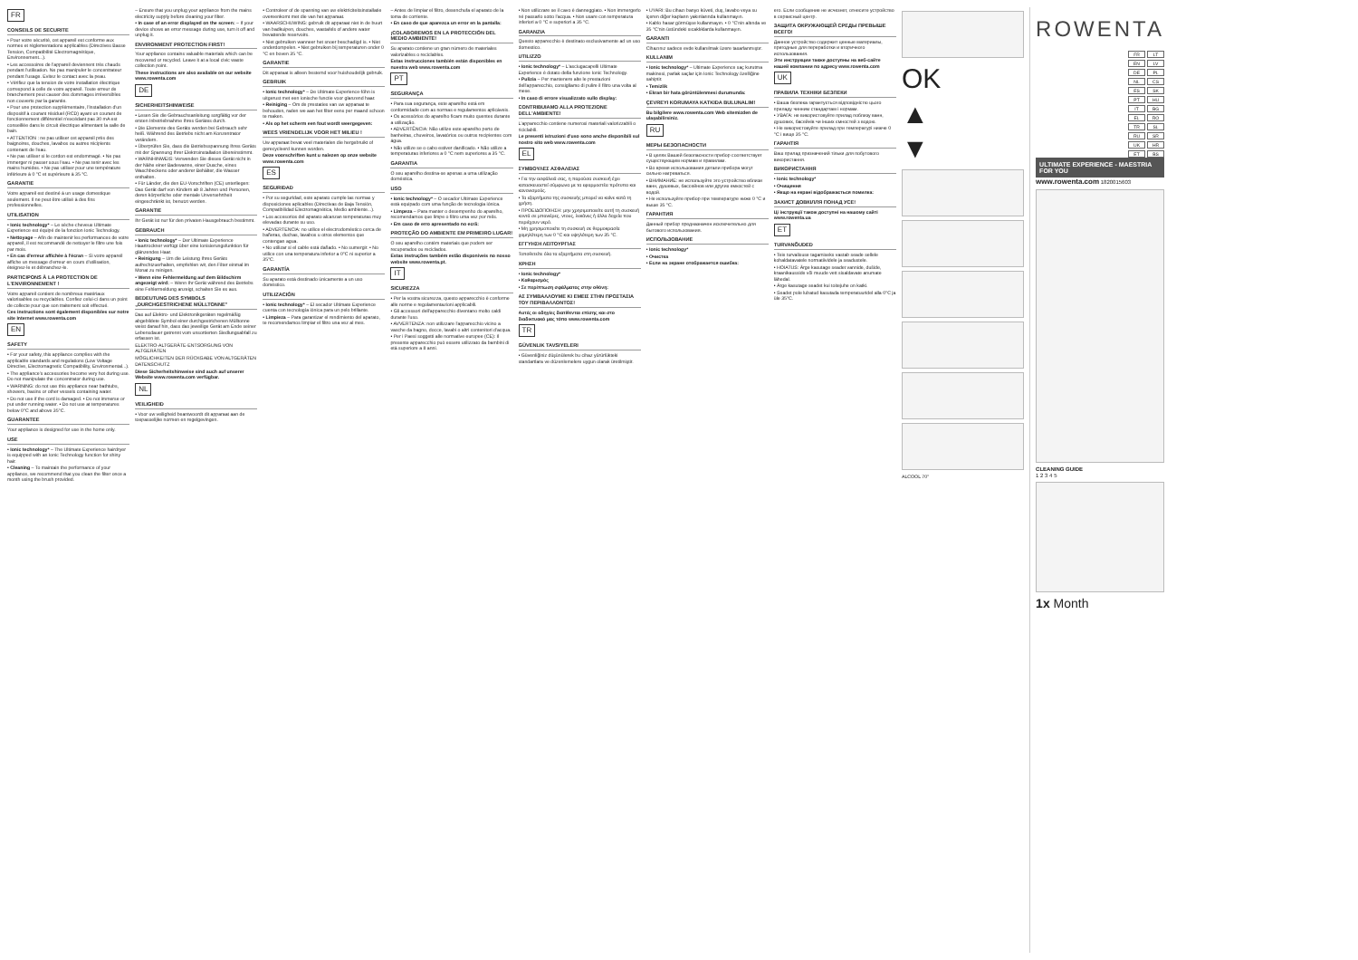FR
CONSEILS DE SECURITE
• Pour votre sécurité, cet appareil est conforme aux normes et réglementations applicables (Directives Basse Tension, Compatibilité Electromagnétique, Environnement...).
• Les accessoires de l'appareil deviennent très chauds pendant l'utilisation. Ne pas manipuler le concentrateur pendant l'usage. Evitez le contact avec la peau.
• Vérifiez que la tension de votre installation électrique correspond à celle de votre appareil. Toute erreur de branchement peut causer des dommages irréversibles non couverts par la garantie.
• Pour une protection supplémentaire, l'installation d'un dispositif à courant résiduel (RCD) ayant un courant de fonctionnement différentiel n'excédant pas 30 mA est conseillée dans le circuit électrique alimentant la salle de bain.
• ATTENTION : ne pas utiliser cet appareil près des baignoires, douches, lavabos ou autres récipients contenant de l'eau.
• Ne pas utiliser si le cordon est endommagé. • Ne pas immerger ni passer sous l'eau. • Ne pas tenir avec les mains humides. • Ne pas utiliser pour une température inférieure à 0 °C et supérieure à 35 °C.
GARANTIE
Votre appareil est destiné à un usage domestique seulement. Il ne peut être utilisé à des fins professionnelles.
UTILISATION
• Ionic technology* – Le sèche-cheveux Ultimate Experience est équipé de la fonction Ionic Technology.
• Nettoyage – Afin de maintenir les performances de votre appareil, il est recommandé de nettoyer le filtre une fois par mois.
• En cas d'erreur affichée à l'écran – Si votre appareil affiche un message d'erreur en cours d'utilisation, éteignez-le et débranchez-le.
PARTICIPONS À LA PROTECTION DE L'ENVIRONNEMENT !
Votre appareil contient de nombreux matériaux valorisables ou recyclables. Confiez celui-ci dans un point de collecte pour que son traitement soit effectué.
Ces instructions sont également disponibles sur notre site Internet www.rowenta.com
EN
SAFETY
• For your safety, this appliance complies with the applicable standards and regulations (Low Voltage Directive, Electromagnetic Compatibility, Environmental...).
• The appliance's accessories become very hot during use. Do not manipulate the concentrator during use.
• WARNING: do not use this appliance near bathtubs, showers, basins or other vessels containing water.
• Do not use if the cord is damaged. • Do not immerse or put under running water. • Do not use at temperatures below 0°C and above 35°C.
GUARANTEE
Your appliance is designed for use in the home only.
USE
• Ionic technology* – The Ultimate Experience hairdryer is equipped with an Ionic Technology function for shiny hair.
• Cleaning – To maintain the performance of your appliance, we recommend that you clean the filter once a month using the brush provided.
– Ensure that you unplug your appliance from the mains electricity supply before cleaning your filter.
• In case of an error displayed on the screen: – If your device shows an error message during use, turn it off and unplug it.
ENVIRONMENT PROTECTION FIRST!
Your appliance contains valuable materials which can be recovered or recycled. Leave it at a local civic waste collection point.
These instructions are also available on our website www.rowenta.com
DE
SICHERHEITSHINWEISE
• Lesen Sie die Gebrauchsanleitung sorgfältig vor der ersten Inbetriebnahme Ihres Gerätes durch.
• Die Elemente des Geräts werden bei Gebrauch sehr heiß. Während des Betriebs nicht am Konzentrator verändern.
• Überprüfen Sie, dass die Betriebsspannung Ihres Geräts mit der Spannung Ihrer Elektroinstallation übereinstimmt.
• WARNHINWEIS: Verwenden Sie dieses Gerät nicht in der Nähe einer Badewanne, einer Dusche, eines Waschbeckens oder anderer Behälter, die Wasser enthalten.
• Für Länder, die den EU-Vorschriften (CE) unterliegen: Das Gerät darf von Kindern ab 8 Jahren und Personen, deren körperliche oder mentale Unversehrtheit eingeschränkt ist, benutzt werden.
GARANTIE
Ihr Gerät ist nur für den privaten Hausgebrauch bestimmt.
GEBRAUCH
• Ionic technology* – Der Ultimate Experience Haartrockner verfügt über eine Ionisierungsfunktion für glänzendes Haar.
• Reinigung – Um die Leistung Ihres Geräts aufrechtzuerhalten, empfehlen wir, den Filter einmal im Monat zu reinigen.
• Wenn eine Fehlermeldung auf dem Bildschirm angezeigt wird: – Wenn Ihr Gerät während des Betriebs eine Fehlermeldung anzeigt, schalten Sie es aus.
BEDEUTUNG DES SYMBOLS „DURCHGESTRICHENE MÜLLTONNE"
Das auf Elektro- und Elektronikgeräten regelmäßig abgebildete Symbol einer durchgestrichenen Mülltonne weist darauf hin, dass das jeweilige Gerät am Ende seiner Lebensdauer getrennt vom unsortierten Siedlungsabfall zu erfassen ist.
ELEKTRO-ALTGERÄTE-ENTSORGUNG VON ALTGERÄTEN
MÖGLICHKEITEN DER RÜCKGABE VON ALTGERÄTEN
DATENSCHUTZ
Diese Sicherheitshinweise sind auch auf unserer Website www.rowenta.com verfügbar.
NL
VEILIGHEID
• Voor uw veiligheid beantwoordt dit apparaat aan de toepasselijke normen en regelgevingen.
• Controleer of de spanning van uw elektriciteitsinstallatie overeenkomt met die van het apparaat.
• WAARSCHUWING: gebruik dit apparaat niet in de buurt van badkuipen, douches, wastafels of andere water bevattende reservoirs.
• Niet gebruiken wanneer het snoer beschadigd is. • Niet onderdompelen. • Niet gebruiken bij temperaturen onder 0 °C en boven 35 °C.
GARANTIE
Dit apparaat is alleen bestemd voor huishoudelijk gebruik.
GEBRUIK
• Ionic technology* – De Ultimate Experience-föhn is uitgerust met een ionische functie voor glanzend haar.
• Reiniging – Om de prestaties van uw apparaat te behouden, raden we aan het filter eens per maand schoon te maken.
• Als op het scherm een fout wordt weergegeven:
WEES VRIENDELIJK VOOR HET MILIEU !
Uw apparaat bevat veel materialen die hergebruikt of gerecycleerd kunnen worden.
Deze voorschriften kunt u nalezen op onze website www.rowenta.com
ES
SEGURIDAD
• Por su seguridad, este aparato cumple las normas y disposiciones aplicables (Directivas de Baja Tensión, Compatibilidad Electromagnética, Medio ambiente...).
• Los accesorios del aparato alcanzan temperaturas muy elevadas durante su uso.
• ADVERTENCIA: no utilice el electrodoméstico cerca de bañeras, duchas, lavabos u otros elementos que contengan agua.
• No utilizar si el cable está dañado. • No sumergir. • No utilice con una temperatura inferior a 0°C ni superior a 35°C.
GARANTÍA
Su aparato está destinado únicamente a un uso doméstico.
UTILIZACIÓN
• Ionic technology* – El secador Ultimate Experience cuenta con tecnología iónica para un pelo brillante.
• Limpieza – Para garantizar el rendimiento del aparato, te recomendamos limpiar el filtro una vez al mes.
– Antes de limpiar el filtro, desenchufa el aparato de la toma de corriente.
• En caso de que aparezca un error en la pantalla:
¡COLABOREMOS EN LA PROTECCIÓN DEL MEDIO AMBIENTE!
Su aparato contiene un gran número de materiales valorizables o reciclables.
Estas instrucciones también están disponibles en nuestra web www.rowenta.com
PT
SEGURANÇA
• Para sua segurança, este aparelho está em conformidade com as normas e regulamentos aplicáveis.
• Os acessórios do aparelho ficam muito quentes durante a utilização.
• ADVERTÊNCIA: Não utilize este aparelho perto de banheiras, chuveiros, lavatórios ou outros recipientes com água.
• Não utilize se o cabo estiver danificado. • Não utilize a temperaturas inferiores a 0 °C nem superiores a 35 °C.
GARANTIA
O seu aparelho destina-se apenas a uma utilização doméstica.
USO
• Ionic technology* – O secador Ultimate Experience está equipado com uma função de tecnologia iónica.
• Limpeza – Para manter o desempenho do aparelho, recomendamos que limpe o filtro uma vez por mês.
• Em caso de erro apresentado no ecrã:
PROTEÇÃO DO AMBIENTE EM PRIMEIRO LUGAR!
O seu aparelho contém materiais que podem ser recuperados ou reciclados.
Estas instruções também estão disponíveis no nosso website www.rowenta.pt.
IT
SICUREZZA
• Per la vostra sicurezza, questo apparecchio è conforme alle norme e regolamentazioni applicabili.
• Gli accessori dell'apparecchio diventano molto caldi durante l'uso.
• AVVERTENZA: non utilizzare l'apparecchio vicino a vasche da bagno, docce, lavabi o altri contenitori d'acqua.
• Per i Paesi soggetti alle normative europee (CE): Il presente apparecchio può essere utilizzato da bambini di età superiore a 8 anni.
• Non utilizzare se il cavo è danneggiato. • Non immergerlo né passarlo sotto l'acqua. • Non usare con temperatura inferiori a 0 °C e superiori a 35 °C.
GARANZIA
Questo apparecchio è destinato esclusivamente ad un uso domestico.
UTILIZZO
• Ionic technology* – L'asciugacapelli Ultimate Experience è dotato della funzione Ionic Technology.
• Pulizia – Per mantenere alte le prestazioni dell'apparecchio, consigliamo di pulire il filtro una volta al mese.
• In caso di errore visualizzato sullo display:
CONTRIBUIAMO ALLA PROTEZIONE DELL'AMBIENTE!
L'apparecchio contiene numerosi materiali valorizzabili o riciclabili.
Le presenti istruzioni d'uso sono anche disponibili sul nostro sito web www.rowenta.com
EL
ΣΥΜΒΟΥΛΕΣ ΑΣΦΑΛΕΙΑΣ
• Για την ασφάλειά σας, η παρούσα συσκευή έχει κατασκευαστεί σύμφωνα με τα εφαρμοστέα πρότυπα και κανονισμούς.
• Τα εξαρτήματα της συσκευής μπορεί να καίνε κατά τη χρήση.
• ΠΡΟΕΙΔΟΠΟΙΗΣΗ: μην χρησιμοποιείτε αυτή τη συσκευή κοντά σε μπανιέρες, ντους, λεκάνες ή άλλα δοχεία που περιέχουν νερό.
• Μη χρησιμοποιείτε τη συσκευή σε θερμοκρασία χαμηλότερη των 0 °C και υψηλότερη των 35 °C.
ΕΓΓΥΗΣΗ ΛΕΙΤΟΥΡΓΙΑΣ
Τοποθετείτε όλα τα εξαρτήματα στη συσκευή.
ΧΡΗΣΗ
• Ionic technology*
• Καθαρισμός
• Σε περίπτωση σφάλματος στην οθόνη:
ΑΣ ΣΥΜΒΑΛΛΟΥΜΕ ΚΙ ΕΜΕΙΣ ΣΤΗΝ ΠΡΟΣΤΑΣΙΑ ΤΟΥ ΠΕΡΙΒΑΛΛΟΝΤΟΣ!
Αυτές οι οδηγίες διατίθενται επίσης και στο διαδικτυακό μας τόπο www.rowenta.com
TR
GÜVENLIK TAVSIYELERI
• Güvenliğiniz düşünülerek bu cihaz yürürlükteki standartlara ve düzenlemelere uygun olarak üretilmiştir.
• UYARI: Bu cihazı banyo küveti, duş, lavabo veya su içeren diğer kapların yakınlarında kullanmayın.
• Kablo hasar görmüşse kullanmayın. • 0 °C'nin altında ve 35 °C'nin üstündeki sıcaklıklarda kullanmayın.
GARANTI
Cihazınız sadece evde kullanılmak üzere tasarlanmıştır.
KULLANIM
• Ionic technology* – Ultimate Experience saç kurutma makinesi, parlak saçlar için Ionic Technology özelliğine sahiptir.
• Temizlik
• Ekran bir hata görüntülenmesi durumunda:
ÇEVREYI KORUMAYA KATKIDA BULUNALIM!
Bu bilgilere www.rowenta.com Web sitemizden de ulaşabilirsiniz.
RU
МЕРЫ БЕЗОПАСНОСТИ
• В целях Вашей безопасности прибор соответствует существующим нормам и правилам.
• Во время использования детали прибора могут сильно нагреваться.
• ВНИМАНИЕ: не используйте это устройство вблизи ванн, душевых, бассейнов или других емкостей с водой.
• Не используйте прибор при температуре ниже 0 °C и выше 35 °C.
ГАРАНТИЯ
Данный прибор предназначен исключительно для бытового использования.
ИСПОЛЬЗОВАНИЕ
• Ionic technology*
• Очистка
• Если на экране отображается ошибка:
его. Если сообщение не исчезнет, отнесите устройство в сервисный центр.
ЗАЩИТА ОКРУЖАЮЩЕЙ СРЕДЫ ПРЕВЫШЕ ВСЕГО!
Данное устройство содержит ценные материалы, пригодные для переработки и вторичного использования.
Эти инструкции также доступны на веб-сайте нашей компании по адресу www.rowenta.com
UK
ПРАВИЛА ТЕХНІКИ БЕЗПЕКИ
• Ваша безпека гарантується відповідністю цього приладу чинним стандартам і нормам.
• УВАГА: не використовуйте прилад поблизу ванн, душових, басейнів чи інших ємностей з водою.
• Не використовуйте прилад при температурі нижче 0 °C і вище 35 °C.
ГАРАНТІЯ
Ваш прилад призначений тільки для побутового використання.
ВИКОРИСТАННЯ
• Ionic technology*
• Очищення
• Якщо на екрані відображається помилка:
ЗАХИСТ ДОВКІЛЛЯ ПОНАД УСЕ!
Ці інструкції також доступні на нашому сайті www.rowenta.ua
ET
TURVANÕUDED
• Teie turvalisuse tagamiseks vastab seade sellele kohaldatavatele normatiividele ja seadustele.
• HOIATUS: Ärge kasutage seadet vannide, dušide, kraanikausside või muude vett sisaldavate anumate lähedal.
• Ärge kasutage seadet kui toitejuhe on katki.
• Seadet pole lubatud kasutada temperatuuridel alla 0°C ja üle 35°C.
OK
▲
▼
ALCOOL 70°
ROWENTA
FR LT EN LV DE PL NL CS ES SK PT HU IT BG EL RO TR SL RU SR UK HR ET BS
ULTIMATE EXPERIENCE - MAESTRIA FOR YOU
www.rowenta.com 1820015603
CLEANING GUIDE
1 2 3 4 5
1x Month